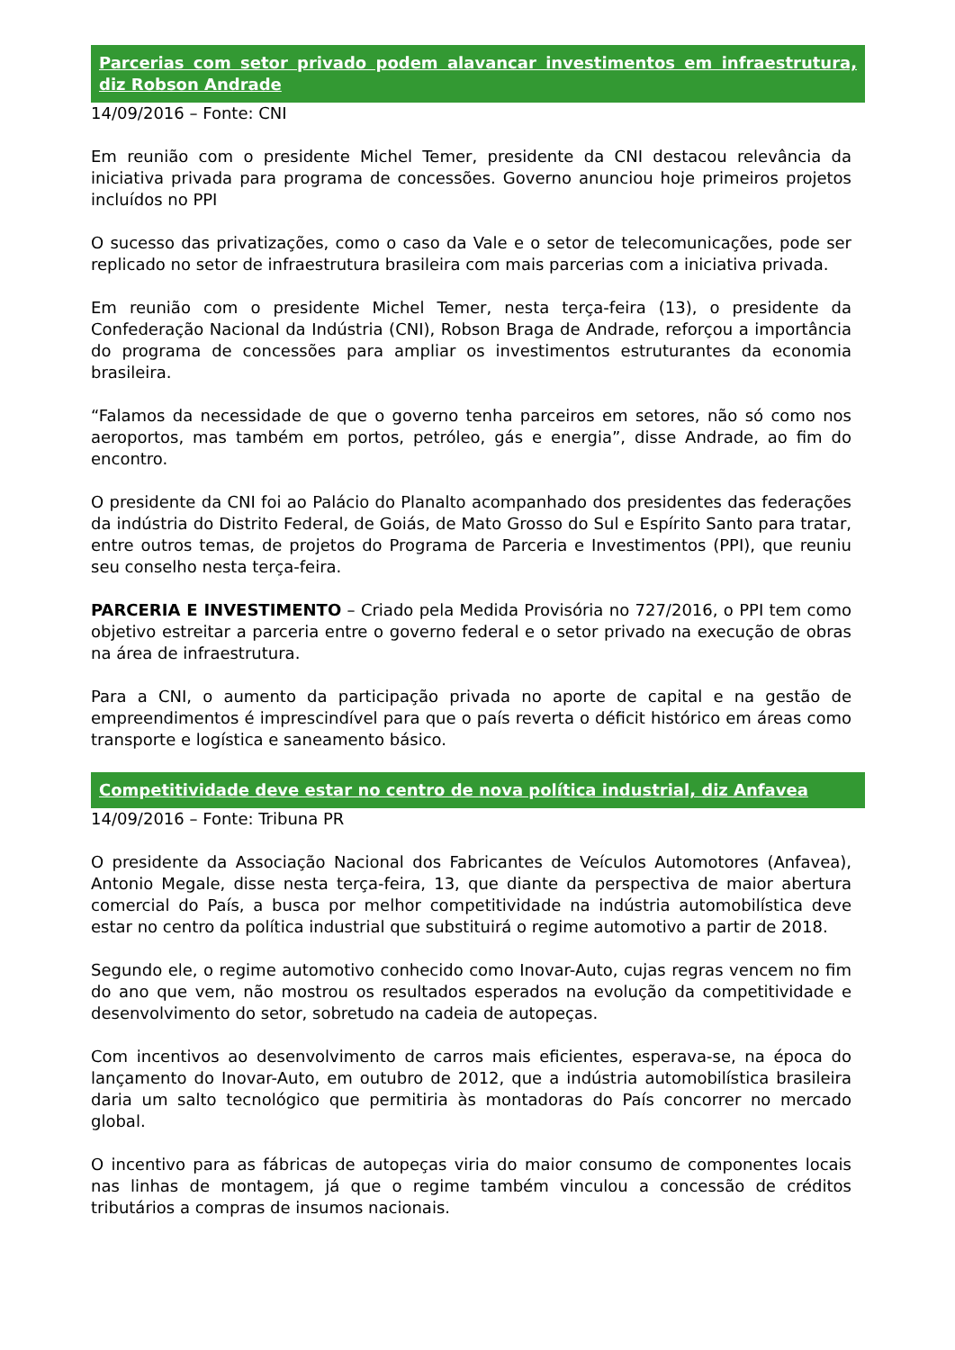Parcerias com setor privado podem alavancar investimentos em infraestrutura, diz Robson Andrade
14/09/2016 – Fonte: CNI
Em reunião com o presidente Michel Temer, presidente da CNI destacou relevância da iniciativa privada para programa de concessões. Governo anunciou hoje primeiros projetos incluídos no PPI
O sucesso das privatizações, como o caso da Vale e o setor de telecomunicações, pode ser replicado no setor de infraestrutura brasileira com mais parcerias com a iniciativa privada.
Em reunião com o presidente Michel Temer, nesta terça-feira (13), o presidente da Confederação Nacional da Indústria (CNI), Robson Braga de Andrade, reforçou a importância do programa de concessões para ampliar os investimentos estruturantes da economia brasileira.
“Falamos da necessidade de que o governo tenha parceiros em setores, não só como nos aeroportos, mas também em portos, petróleo, gás e energia”, disse Andrade, ao fim do encontro.
O presidente da CNI foi ao Palácio do Planalto acompanhado dos presidentes das federações da indústria do Distrito Federal, de Goiás, de Mato Grosso do Sul e Espírito Santo para tratar, entre outros temas, de projetos do Programa de Parceria e Investimentos (PPI), que reuniu seu conselho nesta terça-feira.
PARCERIA E INVESTIMENTO – Criado pela Medida Provisória no 727/2016, o PPI tem como objetivo estreitar a parceria entre o governo federal e o setor privado na execução de obras na área de infraestrutura.
Para a CNI, o aumento da participação privada no aporte de capital e na gestão de empreendimentos é imprescindível para que o país reverta o déficit histórico em áreas como transporte e logística e saneamento básico.
Competitividade deve estar no centro de nova política industrial, diz Anfavea
14/09/2016 – Fonte: Tribuna PR
O presidente da Associação Nacional dos Fabricantes de Veículos Automotores (Anfavea), Antonio Megale, disse nesta terça-feira, 13, que diante da perspectiva de maior abertura comercial do País, a busca por melhor competitividade na indústria automobilística deve estar no centro da política industrial que substituirá o regime automotivo a partir de 2018.
Segundo ele, o regime automotivo conhecido como Inovar-Auto, cujas regras vencem no fim do ano que vem, não mostrou os resultados esperados na evolução da competitividade e desenvolvimento do setor, sobretudo na cadeia de autopeças.
Com incentivos ao desenvolvimento de carros mais eficientes, esperava-se, na época do lançamento do Inovar-Auto, em outubro de 2012, que a indústria automobilística brasileira daria um salto tecnológico que permitiria às montadoras do País concorrer no mercado global.
O incentivo para as fábricas de autopeças viria do maior consumo de componentes locais nas linhas de montagem, já que o regime também vinculou a concessão de créditos tributários a compras de insumos nacionais.